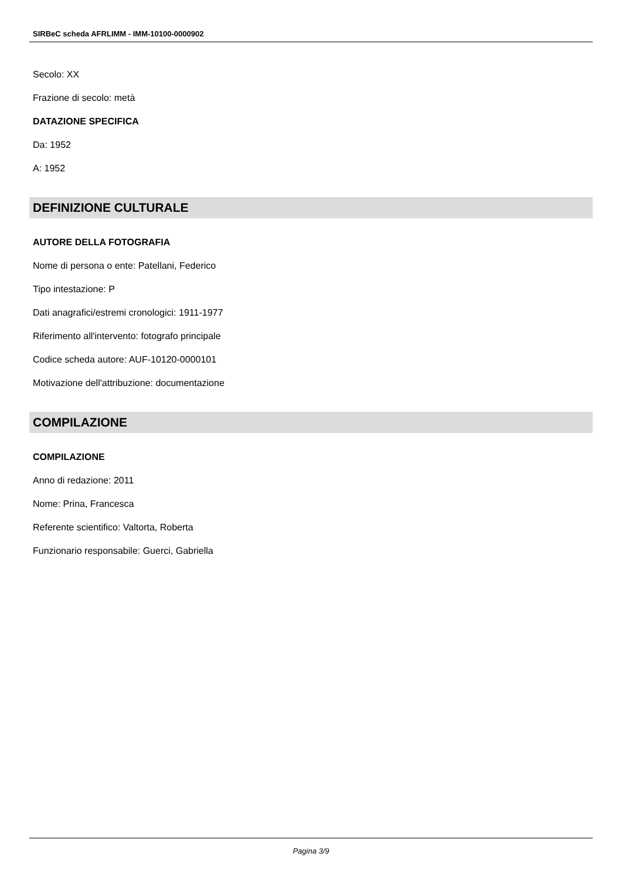SIRBeC scheda AFRLIMM - IMM-10100-0000902
Secolo: XX
Frazione di secolo: metà
DATAZIONE SPECIFICA
Da: 1952
A: 1952
DEFINIZIONE CULTURALE
AUTORE DELLA FOTOGRAFIA
Nome di persona o ente: Patellani, Federico
Tipo intestazione: P
Dati anagrafici/estremi cronologici: 1911-1977
Riferimento all'intervento: fotografo principale
Codice scheda autore: AUF-10120-0000101
Motivazione dell'attribuzione: documentazione
COMPILAZIONE
COMPILAZIONE
Anno di redazione: 2011
Nome: Prina, Francesca
Referente scientifico: Valtorta, Roberta
Funzionario responsabile: Guerci, Gabriella
Pagina 3/9